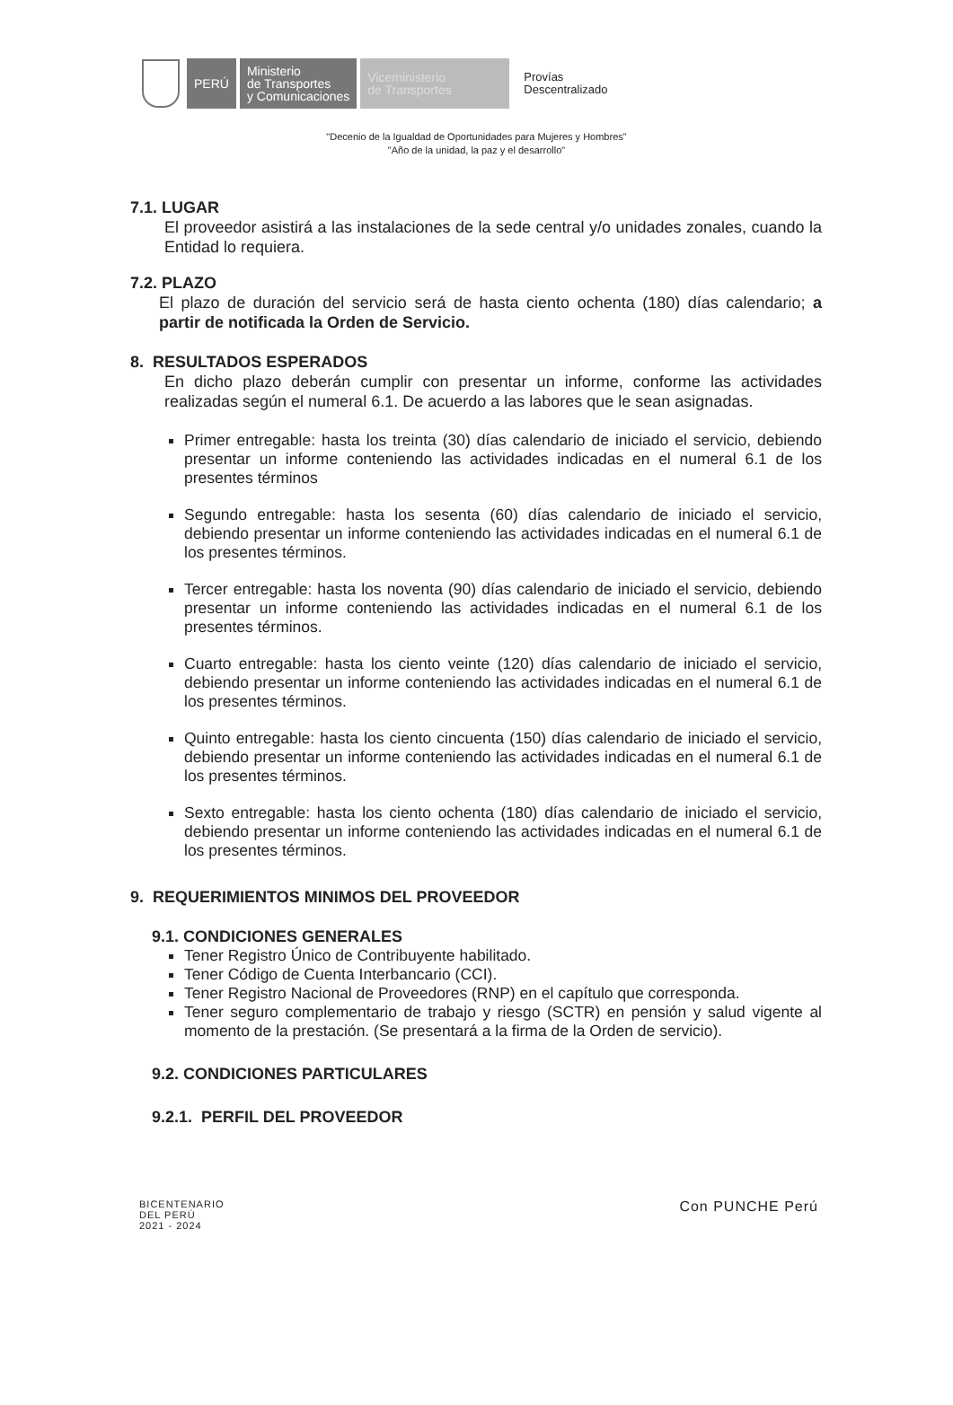PERÚ
Ministerio
de Transportes
y Comunicaciones
Viceministerio
de Transportes
Provías
Descentralizado
"Decenio de la Igualdad de Oportunidades para Mujeres y Hombres"
"Año de la unidad, la paz y el desarrollo"
7.1. LUGAR
El proveedor asistirá a las instalaciones de la sede central y/o unidades zonales, cuando la Entidad lo requiera.
7.2. PLAZO
El plazo de duración del servicio será de hasta ciento ochenta (180) días calendario; a partir de notificada la Orden de Servicio.
8. RESULTADOS ESPERADOS
En dicho plazo deberán cumplir con presentar un informe, conforme las actividades realizadas según el numeral 6.1. De acuerdo a las labores que le sean asignadas.
Primer entregable: hasta los treinta (30) días calendario de iniciado el servicio, debiendo presentar un informe conteniendo las actividades indicadas en el numeral 6.1 de los presentes términos
Segundo entregable: hasta los sesenta (60) días calendario de iniciado el servicio, debiendo presentar un informe conteniendo las actividades indicadas en el numeral 6.1 de los presentes términos.
Tercer entregable: hasta los noventa (90) días calendario de iniciado el servicio, debiendo presentar un informe conteniendo las actividades indicadas en el numeral 6.1 de los presentes términos.
Cuarto entregable: hasta los ciento veinte (120) días calendario de iniciado el servicio, debiendo presentar un informe conteniendo las actividades indicadas en el numeral 6.1 de los presentes términos.
Quinto entregable: hasta los ciento cincuenta (150) días calendario de iniciado el servicio, debiendo presentar un informe conteniendo las actividades indicadas en el numeral 6.1 de los presentes términos.
Sexto entregable: hasta los ciento ochenta (180) días calendario de iniciado el servicio, debiendo presentar un informe conteniendo las actividades indicadas en el numeral 6.1 de los presentes términos.
9. REQUERIMIENTOS MINIMOS DEL PROVEEDOR
9.1. CONDICIONES GENERALES
Tener Registro Único de Contribuyente habilitado.
Tener Código de Cuenta Interbancario (CCI).
Tener Registro Nacional de Proveedores (RNP) en el capítulo que corresponda.
Tener seguro complementario de trabajo y riesgo (SCTR) en pensión y salud vigente al momento de la prestación. (Se presentará a la firma de la Orden de servicio).
9.2. CONDICIONES PARTICULARES
9.2.1. PERFIL DEL PROVEEDOR
BICENTENARIO
DEL PERÚ
2021 - 2024
Con PUNCHE Perú